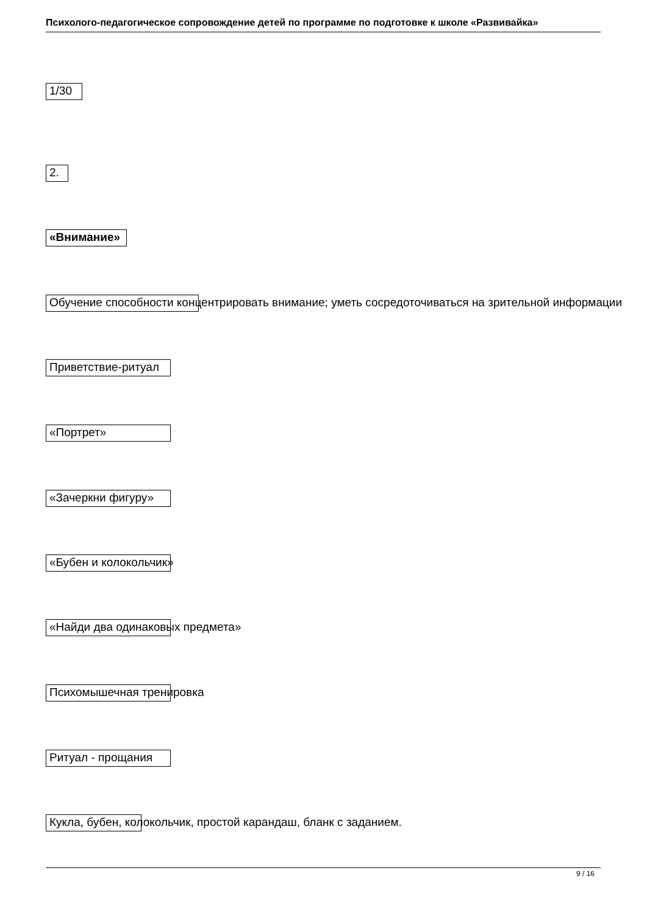Психолого-педагогическое сопровождение детей по программе по подготовке к школе «Развивайка»
1/30
2.
«Внимание»
Обучение способности концентрировать внимание; уметь сосредоточиваться на зрительной информации
Приветствие-ритуал
«Портрет»
«Зачеркни фигуру»
«Бубен и колокольчик»
«Найди два одинаковых предмета»
Психомышечная тренировка
Ритуал - прощания
Кукла, бубен, колокольчик, простой карандаш, бланк с заданием.
9 / 16